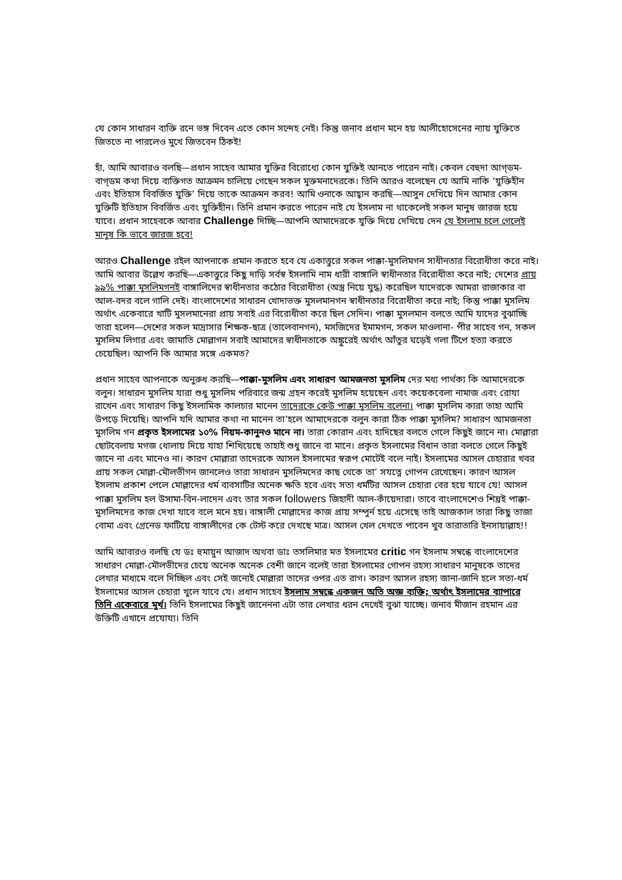যে কোন সাধারন ব্যক্তি রনে ভঙ্গ দিবেন এতে কোন সন্দেহ নেই। কিন্তু জনাব প্রধান মনে হয় আলীহোসেনের ন্যায় যুক্তিতে জিততে না পারলেও মুখে জিতবেন ঠিকই!
হাঁ, আমি আবারও বলছি—প্রধান সাহেব আমার যুক্তির বিরোধ্যে কোন যুক্তিই আনতে পারেন নাই। কেবল বেহুদা আগ্ডম-বাগ্ডম কথা দিয়ে ব্যক্তিগত আক্রমন চালিয়ে গেছেন সকল মুক্তমনাদেরকে। তিনি আরও বলেছেন যে আমি নাকি ‘যুক্তিহীন এবং ইতিহাস বিবর্জিত যুক্তি’ দিয়ে তাকে আক্রমন করব! আমি ওনাকে আহ্বান করছি—আসুন দেখিয়ে দিন আমার কোন যুক্তিটি ইতিহাস বিবর্জিত এবং যুক্তিহীন। তিনি প্রমান করতে পারেন নাই যে ইসলাম না থাকেলেই সকল মানুষ জারজ হয়ে যাবে। প্রধান সাহেবকে আবার Challenge দিচ্ছি—আপনি আমাদেরকে যুক্তি দিয়ে দেখিয়ে দেন যে ইসলাম চলে গেলেই মানুষ কি ভাবে জারজ হবে!
আরও Challenge রইল আপনাকে প্রমান করতে হবে যে একাত্তুরে সকল পাক্কা-মুসলিমগন সাধীনতার বিরোধীতা করে নাই। আমি আবার উল্লেখ করছি—একাত্তুরে কিছু দাড়ি সর্বস্ব ইসলামি নাম ধারী বাঙ্গালি স্বাধীনতার বিরোধীতা করে নাই; দেশের প্রায় ৯৯% পাক্কা মুসলিমগনই বাঙ্গালিদের স্বাধীনতার কঠোর বিরোধীতা (অস্ত্র নিয়ে যুদ্ধ) করেছিল যাদেরকে আমরা রাজাকার বা আল-বদর বলে গালি দেই। বাংলাদেশের সাধারন খোদাভক্ত মুসলমানগন স্বাধীনতার বিরোধীতা করে নাই; কিন্তু পাক্কা মুসলিম অর্থাৎ একেবারে খাটি মুসলমানেরা প্রায় সবাই এর বিরোধীতা করে ছিল সেদিন। পাক্কা মুসলমান বলতে আমি যাদের বুঝাচ্ছি তারা হলেন—দেশের সকল মাদ্রাসার শিক্ষক-ছাত্র (তালেবানগন), মসজিদের ইমামগন, সকল মাওলানা- পীর সাহেব গন, সকল মুসলিম লিগার এবং জামাতি মোল্লাগন সবাই আমাদের স্বাধীনতাকে অঙ্কুরেই অর্থাৎ আঁতুর ঘড়েই গলা টিপে হত্যা করতে চেয়েছিল। আপনি কি আমার সঙ্গে একমত?
প্রধান সাহেব আপনাকে অনুরুধ করছি—পাক্কা-মুসলিম এবং সাধারণ আমজনতা মুসলিম দের মধ্য পার্থক্য কি আমাদেরকে বলুন। সাধারন মুসলিম যারা শুধু মুসলিম পরিবারে জন্ম গ্রহন করেই মুসলিম হয়েছেন এবং কয়েকবেলা নামাজ এবং রোযা রাখেন এবং সাধারণ কিছু ইসলামিক কালচার মানেন তাদেরকে কেউ পাক্কা মুসলিম বলেনা। পাক্কা মুসলিম কারা তাহা আমি উপড়ে দিয়েছি। আপনি যদি আমার কথা না মানেন তা’হলে আমাদেরকে বলুন কারা ঠিক পাক্কা মুসলিম? সাধারণ আমজনতা মুসলিম গন প্রকৃত ইসলামের ১০% নিয়ম-কানুনও মানে না। তারা কোরান এবং হাদিছের বলতে গেলে কিছুই জানে না। মোল্লারা ছোটবেলায় মগজ ধোলায় দিয়ে যাহা শিখিয়েছে তাহাই শুধু জানে বা মানে। প্রকৃত ইসলামের বিধান তারা বলতে গেলে কিছুই জানে না এবং মানেও না। কারণ মোল্লারা তাদেরকে আসল ইসলামের স্বরূপ মোটেই বলে নাই। ইসলামের আসল চেহারার খবর প্রায় সকল মোল্লা-মৌলভীগন জানলেও তারা সাধারন মুসলিমদের কাছ থেকে তা’ সযত্নে গোপন রেখেছেন। কারণ আসল ইসলাম প্রকাশ পেলে মোল্লাদের ধর্ম ব্যবসাটির অনেক ক্ষতি হবে এবং সত্য ধর্মটির আসল চেহারা বের হয়ে যাবে যে! আসল পাক্কা মুসলিম হল উসামা-বিন-লাদেন এবং তার সকল followers জিহাদী আল-কাঁয়েদারা। তাবে বাংলাদেশেও শিঘ্রই পাক্কা-মুসলিমদের কাজ দেখা যাবে বলে মনে হয়। বাঙ্গালী মোল্লাদের কাজ প্রায় সম্পুর্ন হয়ে এসেছে তাই আজকাল তারা কিছু তাজা বোমা এবং গ্রেনেড ফাটিয়ে বাঙ্গালীদের কে টেস্ট করে দেখছে মাত্র। আসল খেল দেখতে পাবেন খুব তারাতারি ইনসায়াল্লাহ!!
আমি আবারও বলছি যে ডঃ হুমায়ুন আজাদ অথবা ডাঃ তসলিমার মত ইসলামের critic গন ইসলাম সম্বন্ধে বাংলাদেশের সাধারণ মোল্লা-মৌলভীদের চেয়ে অনেক অনেক বেশী জানে বলেই তারা ইসলামের গোপন রহস্য সাধারণ মানুষকে তাদের লেখার মাধ্যমে বলে দিচ্ছিল এবং সেই জন্যেই মোল্লারা তাদের ওপর এত রাগ। কারণ আসল রহস্য জানা-জানি হলে সত্য-ধর্ম ইসলামের আসল চেহারা খুলে যাবে যে। প্রধান সাহেব ইসলাম সম্বন্ধে একজন অতি অজ্ঞ ব্যক্তি; অর্থাৎ ইসলামের ব্যাপারে তিনি একেবারে মুর্খ। তিনি ইসলামের কিছুই জানেননা এটা তার লেখার ধরন দেখেই বুঝা যাচ্ছে। জনাব মীজান রহমান এর উক্তিটি এখানে প্রযোয্য। তিনি